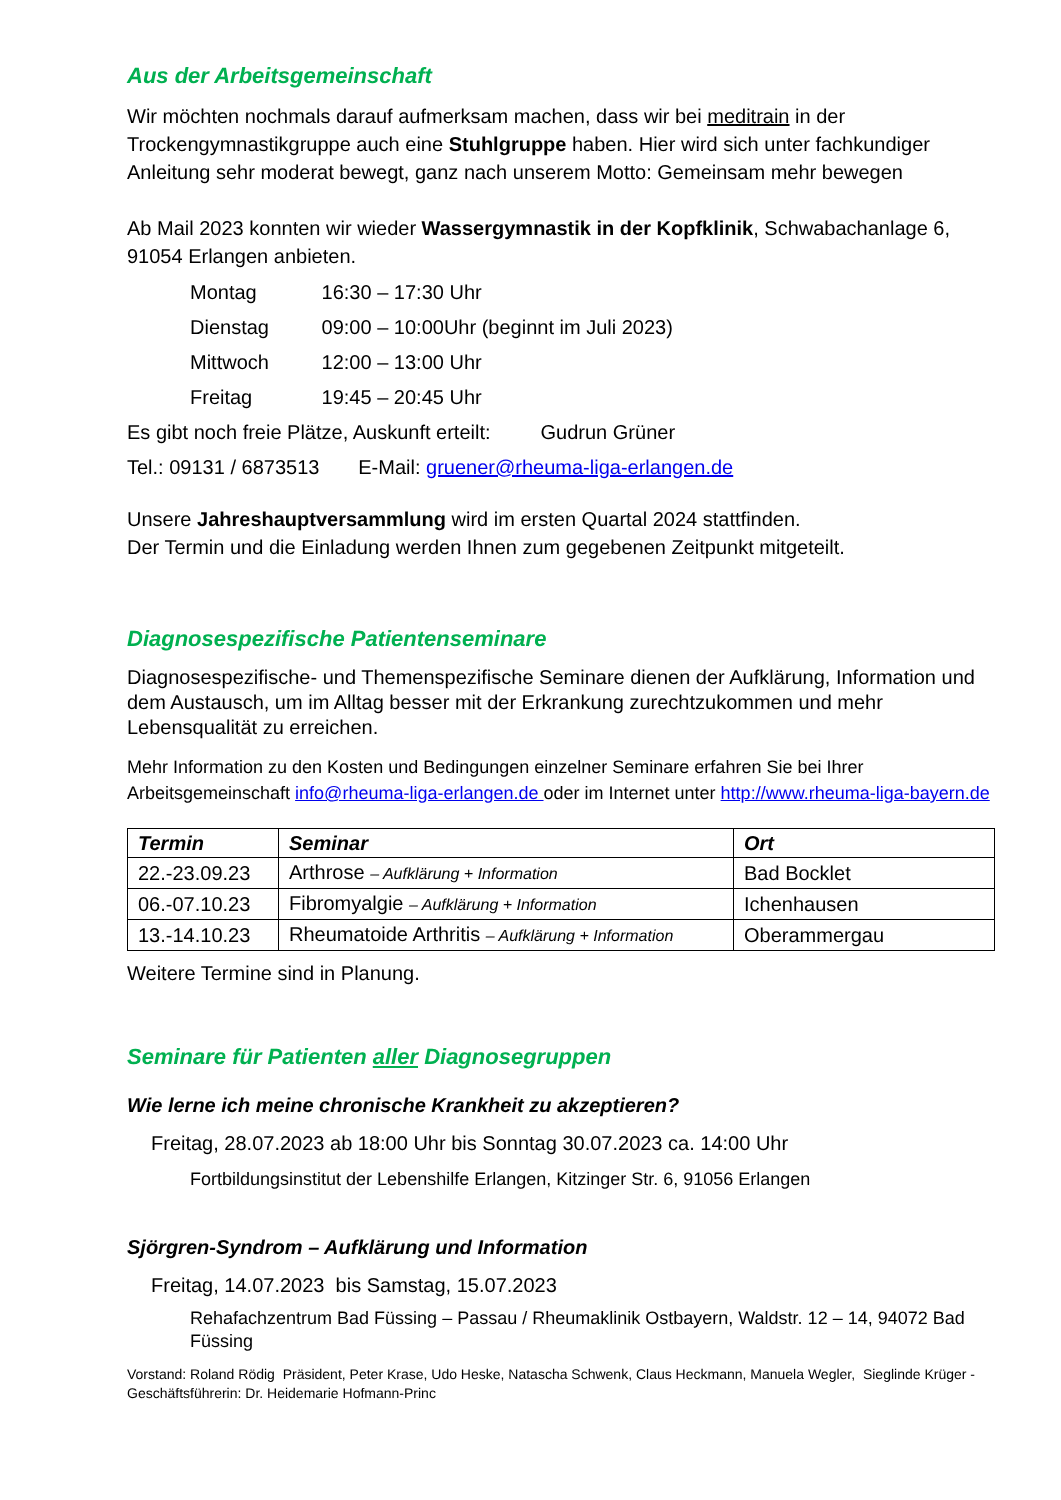Aus der Arbeitsgemeinschaft
Wir möchten nochmals darauf aufmerksam machen, dass wir bei meditrain in der Trockengymnastikgruppe auch eine Stuhlgruppe haben. Hier wird sich unter fachkundiger Anleitung sehr moderat bewegt, ganz nach unserem Motto: Gemeinsam mehr bewegen
Ab Mail 2023 konnten wir wieder Wassergymnastik in der Kopfklinik, Schwabachanlage 6, 91054 Erlangen anbieten.
Montag 16:30 – 17:30 Uhr
Dienstag 09:00 – 10:00Uhr (beginnt im Juli 2023)
Mittwoch 12:00 – 13:00 Uhr
Freitag 19:45 – 20:45 Uhr
Es gibt noch freie Plätze, Auskunft erteilt: Gudrun Grüner
Tel.: 09131 / 6873513 E-Mail: gruener@rheuma-liga-erlangen.de
Unsere Jahreshauptversammlung wird im ersten Quartal 2024 stattfinden.
Der Termin und die Einladung werden Ihnen zum gegebenen Zeitpunkt mitgeteilt.
Diagnosespezifische Patientenseminare
Diagnosespezifische- und Themenspezifische Seminare dienen der Aufklärung, Information und dem Austausch, um im Alltag besser mit der Erkrankung zurechtzukommen und mehr Lebensqualität zu erreichen.
Mehr Information zu den Kosten und Bedingungen einzelner Seminare erfahren Sie bei Ihrer Arbeitsgemeinschaft info@rheuma-liga-erlangen.de oder im Internet unter http://www.rheuma-liga-bayern.de
| Termin | Seminar | Ort |
| --- | --- | --- |
| 22.-23.09.23 | Arthrose – Aufklärung + Information | Bad Bocklet |
| 06.-07.10.23 | Fibromyalgie – Aufklärung + Information | Ichenhausen |
| 13.-14.10.23 | Rheumatoide Arthritis – Aufklärung + Information | Oberammergau |
Weitere Termine sind in Planung.
Seminare für Patienten aller Diagnosegruppen
Wie lerne ich meine chronische Krankheit zu akzeptieren?
Freitag, 28.07.2023 ab 18:00 Uhr bis Sonntag 30.07.2023 ca. 14:00 Uhr
Fortbildungsinstitut der Lebenshilfe Erlangen, Kitzinger Str. 6, 91056 Erlangen
Sjörgren-Syndrom – Aufklärung und Information
Freitag, 14.07.2023 bis Samstag, 15.07.2023
Rehafachzentrum Bad Füssing – Passau / Rheumaklinik Ostbayern, Waldstr. 12 – 14, 94072 Bad Füssing
Vorstand: Roland Rödig Präsident, Peter Krase, Udo Heske, Natascha Schwenk, Claus Heckmann, Manuela Wegler, Sieglinde Krüger - Geschäftsführerin: Dr. Heidemarie Hofmann-Princ